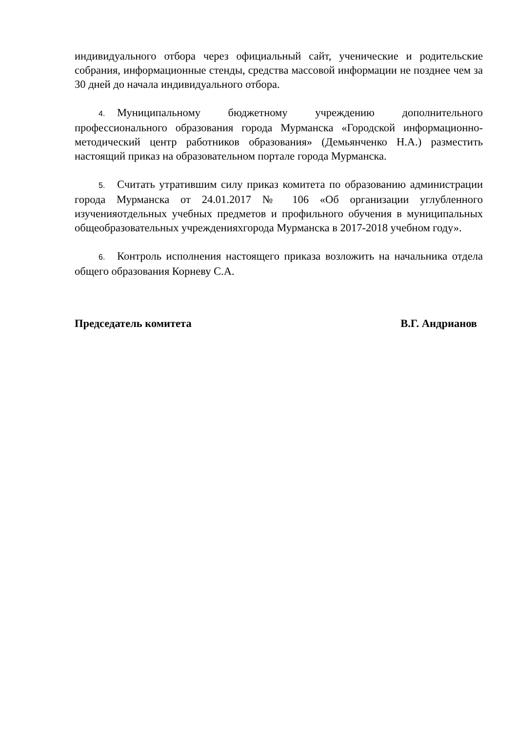индивидуального отбора через официальный сайт, ученические и родительские собрания, информационные стенды, средства массовой информации не позднее чем за 30 дней до начала индивидуального отбора.
4. Муниципальному бюджетному учреждению дополнительного профессионального образования города Мурманска «Городской информационно-методический центр работников образования» (Демьянченко Н.А.) разместить настоящий приказ на образовательном портале города Мурманска.
5. Считать утратившим силу приказ комитета по образованию администрации города Мурманска от 24.01.2017 № 106 «Об организации углубленного изученияотдельных учебных предметов и профильного обучения в муниципальных общеобразовательных учрежденияхгорода Мурманска в 2017-2018 учебном году».
6. Контроль исполнения настоящего приказа возложить на начальника отдела общего образования Корневу С.А.
Председатель комитета В.Г. Андрианов